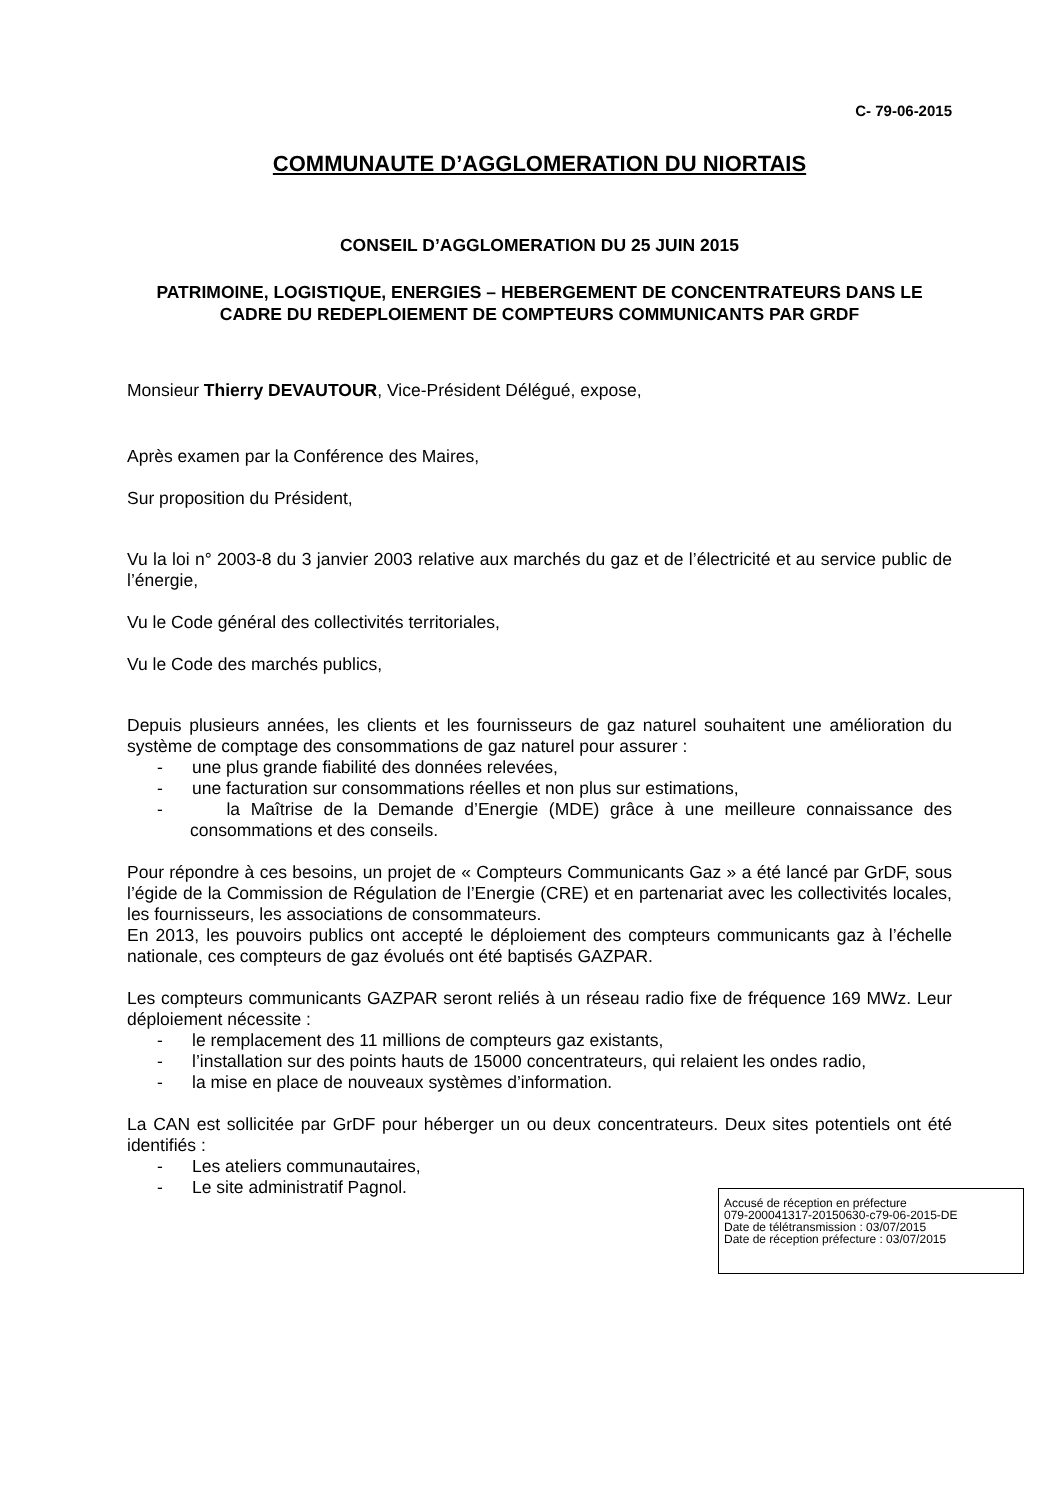C- 79-06-2015
COMMUNAUTE D’AGGLOMERATION DU NIORTAIS
CONSEIL D’AGGLOMERATION DU 25 JUIN 2015
PATRIMOINE, LOGISTIQUE, ENERGIES – HEBERGEMENT DE CONCENTRATEURS DANS LE CADRE DU REDEPLOIEMENT DE COMPTEURS COMMUNICANTS PAR GRDF
Monsieur Thierry DEVAUTOUR, Vice-Président Délégué, expose,
Après examen par la Conférence des Maires,
Sur proposition du Président,
Vu la loi n° 2003-8 du 3 janvier 2003 relative aux marchés du gaz et de l’électricité et au service public de l’énergie,
Vu le Code général des collectivités territoriales,
Vu le Code des marchés publics,
Depuis plusieurs années, les clients et les fournisseurs de gaz naturel souhaitent une amélioration du système de comptage des consommations de gaz naturel pour assurer :
- une plus grande fiabilité des données relevées,
- une facturation sur consommations réelles et non plus sur estimations,
- la Maîtrise de la Demande d’Energie (MDE) grâce à une meilleure connaissance des consommations et des conseils.
Pour répondre à ces besoins, un projet de « Compteurs Communicants Gaz » a été lancé par GrDF, sous l’égide de la Commission de Régulation de l’Energie (CRE) et en partenariat avec les collectivités locales, les fournisseurs, les associations de consommateurs.
En 2013, les pouvoirs publics ont accepté le déploiement des compteurs communicants gaz à l’échelle nationale, ces compteurs de gaz évolués ont été baptisés GAZPAR.
Les compteurs communicants GAZPAR seront reliés à un réseau radio fixe de fréquence 169 MWz. Leur déploiement nécessite :
- le remplacement des 11 millions de compteurs gaz existants,
- l’installation sur des points hauts de 15000 concentrateurs, qui relaient les ondes radio,
- la mise en place de nouveaux systèmes d’information.
La CAN est sollicitée par GrDF pour héberger un ou deux concentrateurs. Deux sites potentiels ont été identifiés :
- Les ateliers communautaires,
- Le site administratif Pagnol.
Accusé de réception en préfecture
079-200041317-20150630-c79-06-2015-DE
Date de télétransmission : 03/07/2015
Date de réception préfecture : 03/07/2015